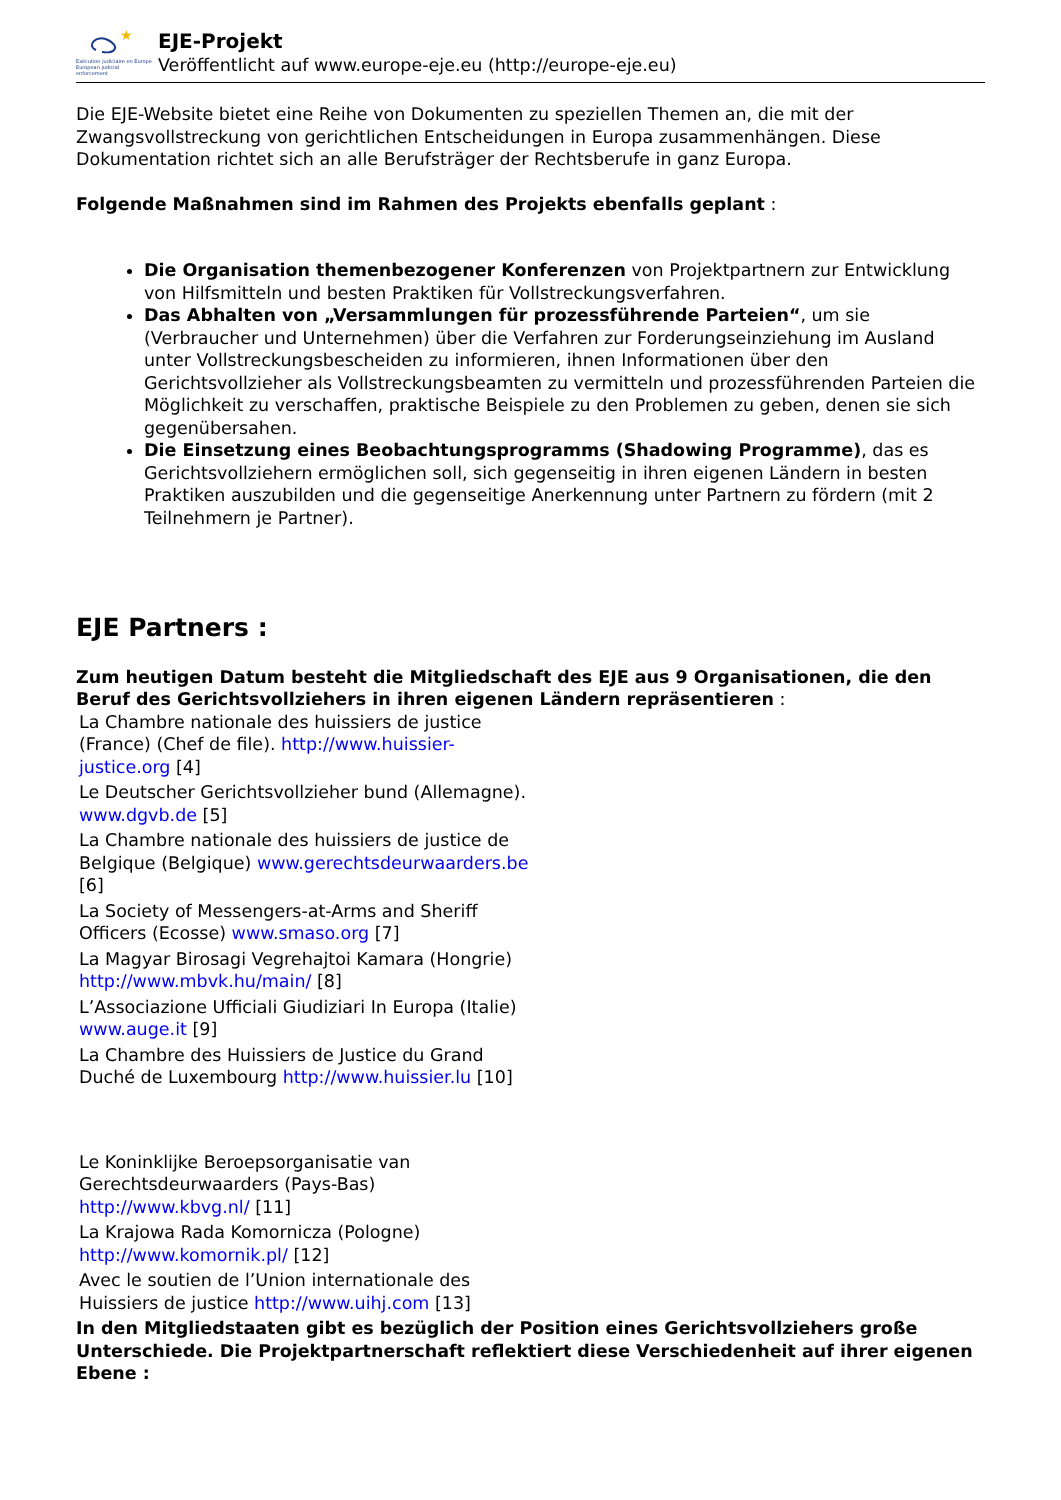★
Exécution judiciaire en Europe
European judicial enforcement
EJE-Projekt
Veröffentlicht auf www.europe-eje.eu (http://europe-eje.eu)
Die EJE-Website bietet eine Reihe von Dokumenten zu speziellen Themen an, die mit der Zwangsvollstreckung von gerichtlichen Entscheidungen in Europa zusammenhängen. Diese Dokumentation richtet sich an alle Berufsträger der Rechtsberufe in ganz Europa.
Folgende Maßnahmen sind im Rahmen des Projekts ebenfalls geplant :
Die Organisation themenbezogener Konferenzen von Projektpartnern zur Entwicklung von Hilfsmitteln und besten Praktiken für Vollstreckungsverfahren.
Das Abhalten von „Versammlungen für prozessführende Parteien“, um sie (Verbraucher und Unternehmen) über die Verfahren zur Forderungseinziehung im Ausland unter Vollstreckungsbescheiden zu informieren, ihnen Informationen über den Gerichtsvollzieher als Vollstreckungsbeamten zu vermitteln und prozessführenden Parteien die Möglichkeit zu verschaffen, praktische Beispiele zu den Problemen zu geben, denen sie sich gegenübersahen.
Die Einsetzung eines Beobachtungsprogramms (Shadowing Programme), das es Gerichtsvollziehern ermöglichen soll, sich gegenseitig in ihren eigenen Ländern in besten Praktiken auszubilden und die gegenseitige Anerkennung unter Partnern zu fördern (mit 2 Teilnehmern je Partner).
EJE Partners :
Zum heutigen Datum besteht die Mitgliedschaft des EJE aus 9 Organisationen, die den Beruf des Gerichtsvollziehers in ihren eigenen Ländern repräsentieren :
La Chambre nationale des huissiers de justice (France) (Chef de file). http://www.huissier-justice.org [4]
Le Deutscher Gerichtsvollzieher bund (Allemagne). www.dgvb.de [5]
La Chambre nationale des huissiers de justice de Belgique (Belgique) www.gerechtsdeurwaarders.be [6]
La Society of Messengers-at-Arms and Sheriff Officers (Ecosse) www.smaso.org [7]
La Magyar Birosagi Vegrehajtoi Kamara (Hongrie) http://www.mbvk.hu/main/ [8]
L’Associazione Ufficiali Giudiziari In Europa (Italie) www.auge.it [9]
La Chambre des Huissiers de Justice du Grand Duché de Luxembourg http://www.huissier.lu [10]
Le Koninklijke Beroepsorganisatie van Gerechtsdeurwaarders (Pays-Bas) http://www.kbvg.nl/ [11]
La Krajowa Rada Komornicza (Pologne) http://www.komornik.pl/ [12]
Avec le soutien de l’Union internationale des Huissiers de justice http://www.uihj.com [13]
In den Mitgliedstaaten gibt es bezüglich der Position eines Gerichtsvollziehers große Unterschiede. Die Projektpartnerschaft reflektiert diese Verschiedenheit auf ihrer eigenen Ebene :